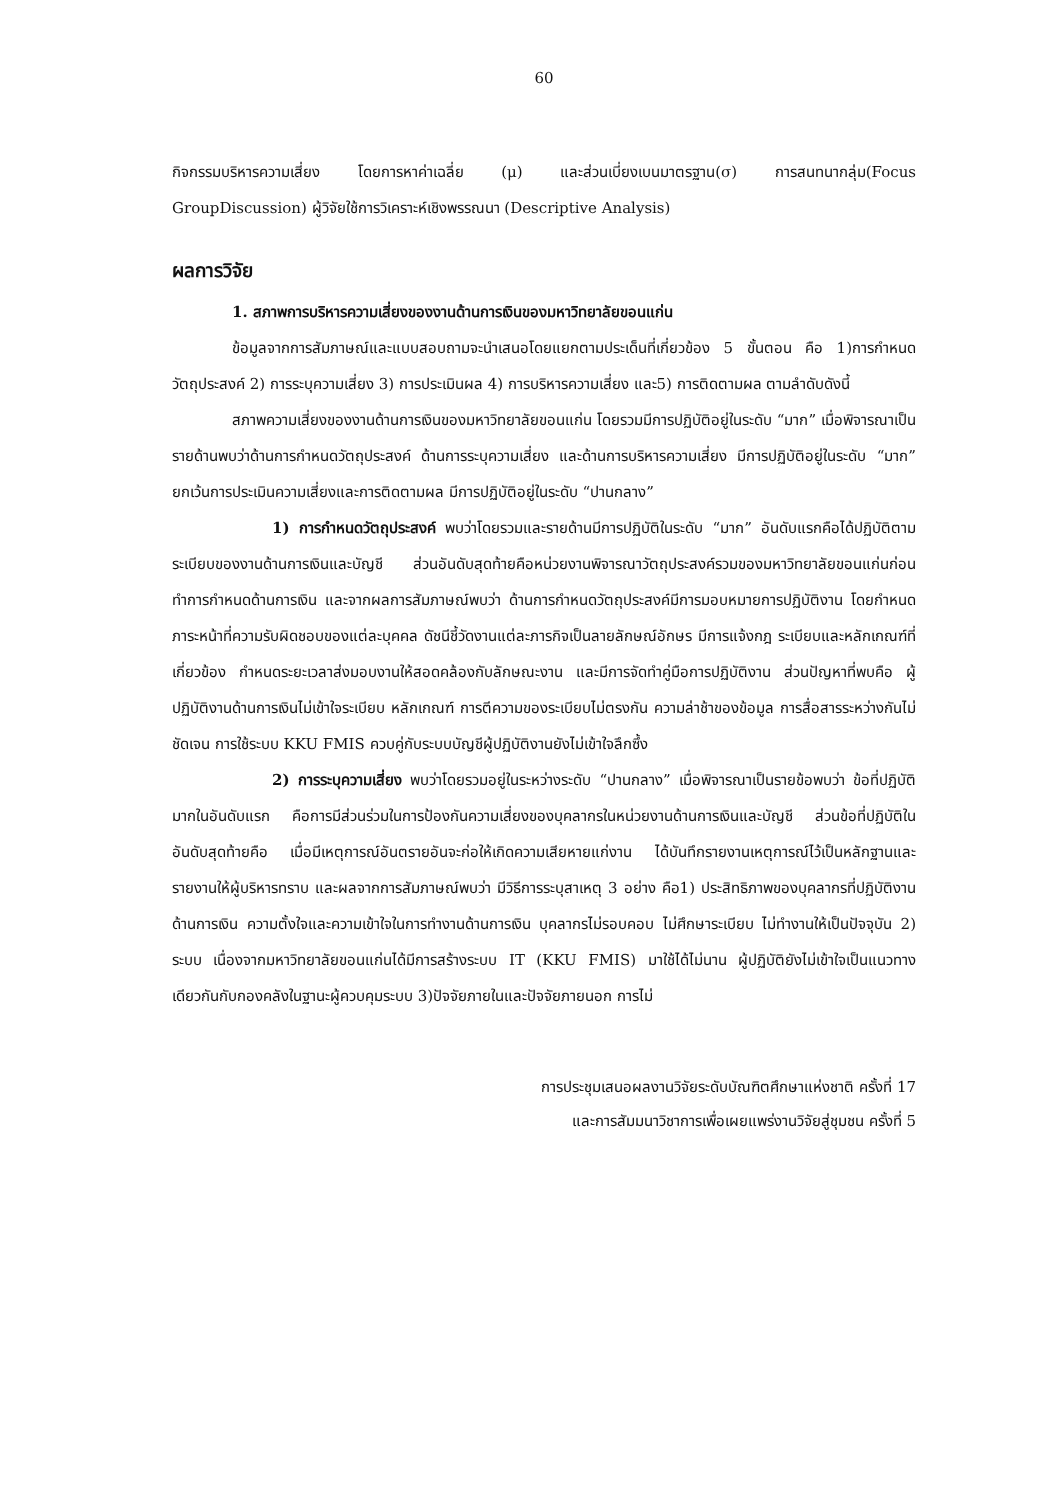60
กิจกรรมบริหารความเสี่ยง โดยการหาค่าเฉลี่ย (μ) และส่วนเบี่ยงเบนมาตรฐาน(σ) การสนทนากลุ่ม(Focus GroupDiscussion) ผู้วิจัยใช้การวิเคราะห์เชิงพรรณนา (Descriptive Analysis)
ผลการวิจัย
1. สภาพการบริหารความเสี่ยงของงานด้านการเงินของมหาวิทยาลัยขอนแก่น
ข้อมูลจากการสัมภาษณ์และแบบสอบถามจะนำเสนอโดยแยกตามประเด็นที่เกี่ยวข้อง 5 ขั้นตอน คือ 1)การกำหนดวัตถุประสงค์ 2) การระบุความเสี่ยง 3) การประเมินผล 4) การบริหารความเสี่ยง และ5) การติดตามผล ตามลำดับดังนี้
สภาพความเสี่ยงของงานด้านการเงินของมหาวิทยาลัยขอนแก่น โดยรวมมีการปฏิบัติอยู่ในระดับ “มาก” เมื่อพิจารณาเป็นรายด้านพบว่าด้านการกำหนดวัตถุประสงค์ ด้านการระบุความเสี่ยง และด้านการบริหารความเสี่ยง มีการปฏิบัติอยู่ในระดับ “มาก” ยกเว้นการประเมินความเสี่ยงและการติดตามผล มีการปฏิบัติอยู่ในระดับ “ปานกลาง”
1) การกำหนดวัตถุประสงค์ พบว่าโดยรวมและรายด้านมีการปฏิบัติในระดับ “มาก” อันดับแรกคือได้ปฏิบัติตามระเบียบของงานด้านการเงินและบัญชี ส่วนอันดับสุดท้ายคือหน่วยงานพิจารณาวัตถุประสงค์รวมของมหาวิทยาลัยขอนแก่นก่อนทำการกำหนดด้านการเงิน และจากผลการสัมภาษณ์พบว่า ด้านการกำหนดวัตถุประสงค์มีการมอบหมายการปฏิบัติงาน โดยกำหนดภาระหน้าที่ความรับผิดชอบของแต่ละบุคคล ดัชนีชี้วัดงานแต่ละภารกิจเป็นลายลักษณ์อักษร มีการแจ้งกฎ ระเบียบและหลักเกณฑ์ที่เกี่ยวข้อง กำหนดระยะเวลาส่งมอบงานให้สอดคล้องกับลักษณะงาน และมีการจัดทำคู่มือการปฏิบัติงาน ส่วนปัญหาที่พบคือ ผู้ปฏิบัติงานด้านการเงินไม่เข้าใจระเบียบ หลักเกณฑ์ การตีความของระเบียบไม่ตรงกัน ความล่าช้าของข้อมูล การสื่อสารระหว่างกันไม่ชัดเจน การใช้ระบบ KKU FMIS ควบคู่กับระบบบัญชีผู้ปฏิบัติงานยังไม่เข้าใจลึกซึ้ง
2) การระบุความเสี่ยง พบว่าโดยรวมอยู่ในระหว่างระดับ “ปานกลาง” เมื่อพิจารณาเป็นรายข้อพบว่า ข้อที่ปฏิบัติมากในอันดับแรก คือการมีส่วนร่วมในการป้องกันความเสี่ยงของบุคลากรในหน่วยงานด้านการเงินและบัญชี ส่วนข้อที่ปฏิบัติในอันดับสุดท้ายคือ เมื่อมีเหตุการณ์อันตรายอันจะก่อให้เกิดความเสียหายแก่งาน ได้บันทึกรายงานเหตุการณ์ไว้เป็นหลักฐานและรายงานให้ผู้บริหารทราบ และผลจากการสัมภาษณ์พบว่า มีวิธีการระบุสาเหตุ 3 อย่าง คือ1) ประสิทธิภาพของบุคลากรที่ปฏิบัติงานด้านการเงิน ความตั้งใจและความเข้าใจในการทำงานด้านการเงิน บุคลากรไม่รอบคอบ ไม่ศึกษาระเบียบ ไม่ทำงานให้เป็นปัจจุบัน 2) ระบบ เนื่องจากมหาวิทยาลัยขอนแก่นได้มีการสร้างระบบ IT (KKU FMIS) มาใช้ได้ไม่นาน ผู้ปฏิบัติยังไม่เข้าใจเป็นแนวทางเดียวกันกับกองคลังในฐานะผู้ควบคุมระบบ 3)ปัจจัยภายในและปัจจัยภายนอก การไม่
การประชุมเสนอผลงานวิจัยระดับบัณฑิตศึกษาแห่งชาติ ครั้งที่ 17
และการสัมมนาวิชาการเพื่อเผยแพร่งานวิจัยสู่ชุมชน ครั้งที่ 5